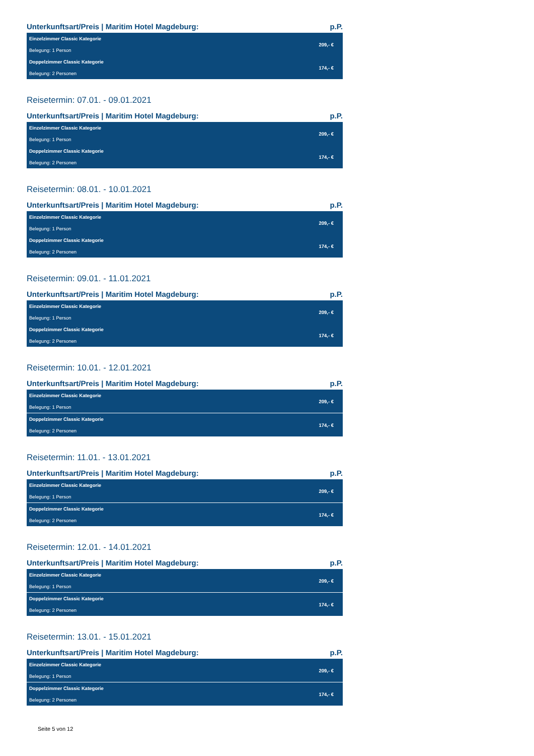Unterkunftsart/Preis | Maritim Hotel Magdeburg: p.P.
| Einzelzimmer Classic Kategorie | 209,- € |
| Belegung: 1 Person | |
| Doppelzimmer Classic Kategorie | 174,- € |
| Belegung: 2 Personen | |
Reisetermin: 07.01. - 09.01.2021
Unterkunftsart/Preis | Maritim Hotel Magdeburg: p.P.
| Einzelzimmer Classic Kategorie | 209,- € |
| Belegung: 1 Person | |
| Doppelzimmer Classic Kategorie | 174,- € |
| Belegung: 2 Personen | |
Reisetermin: 08.01. - 10.01.2021
Unterkunftsart/Preis | Maritim Hotel Magdeburg: p.P.
| Einzelzimmer Classic Kategorie | 209,- € |
| Belegung: 1 Person | |
| Doppelzimmer Classic Kategorie | 174,- € |
| Belegung: 2 Personen | |
Reisetermin: 09.01. - 11.01.2021
Unterkunftsart/Preis | Maritim Hotel Magdeburg: p.P.
| Einzelzimmer Classic Kategorie | 209,- € |
| Belegung: 1 Person | |
| Doppelzimmer Classic Kategorie | 174,- € |
| Belegung: 2 Personen | |
Reisetermin: 10.01. - 12.01.2021
Unterkunftsart/Preis | Maritim Hotel Magdeburg: p.P.
| Einzelzimmer Classic Kategorie | 209,- € |
| Belegung: 1 Person | |
| Doppelzimmer Classic Kategorie | 174,- € |
| Belegung: 2 Personen | |
Reisetermin: 11.01. - 13.01.2021
Unterkunftsart/Preis | Maritim Hotel Magdeburg: p.P.
| Einzelzimmer Classic Kategorie | 209,- € |
| Belegung: 1 Person | |
| Doppelzimmer Classic Kategorie | 174,- € |
| Belegung: 2 Personen | |
Reisetermin: 12.01. - 14.01.2021
Unterkunftsart/Preis | Maritim Hotel Magdeburg: p.P.
| Einzelzimmer Classic Kategorie | 209,- € |
| Belegung: 1 Person | |
| Doppelzimmer Classic Kategorie | 174,- € |
| Belegung: 2 Personen | |
Reisetermin: 13.01. - 15.01.2021
Unterkunftsart/Preis | Maritim Hotel Magdeburg: p.P.
| Einzelzimmer Classic Kategorie | 209,- € |
| Belegung: 1 Person | |
| Doppelzimmer Classic Kategorie | 174,- € |
| Belegung: 2 Personen | |
Seite 5 von 12